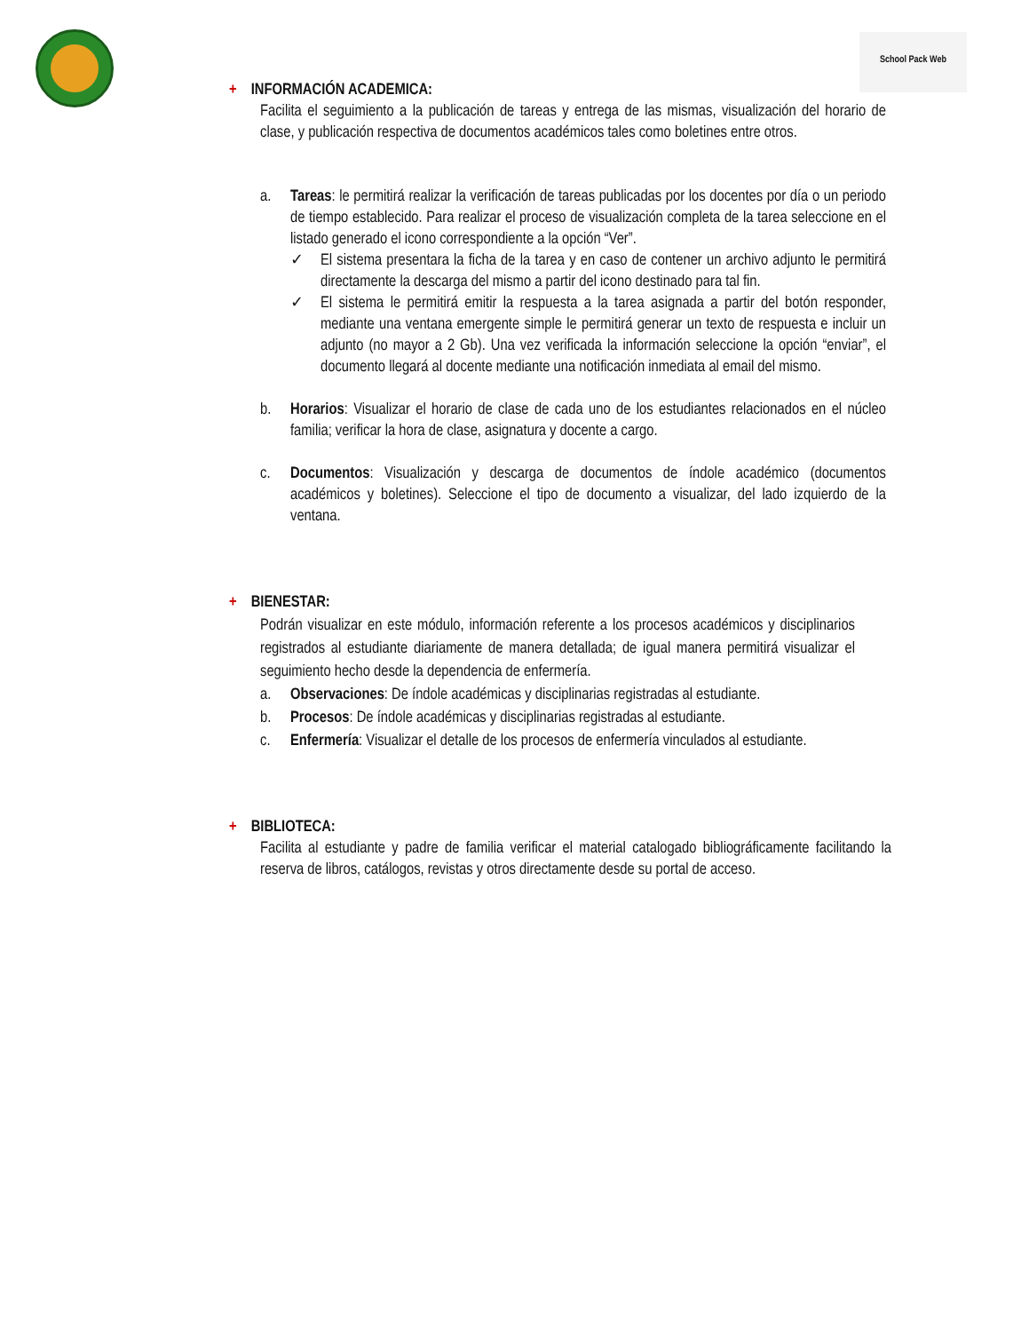School Pack Web
+ INFORMACIÓN ACADEMICA:
Facilita el seguimiento a la publicación de tareas y entrega de las mismas, visualización del horario de clase, y publicación respectiva de documentos académicos tales como boletines entre otros.
a. Tareas: le permitirá realizar la verificación de tareas publicadas por los docentes por día o un periodo de tiempo establecido. Para realizar el proceso de visualización completa de la tarea seleccione en el listado generado el icono correspondiente a la opción “Ver”.
✓ El sistema presentara la ficha de la tarea y en caso de contener un archivo adjunto le permitirá directamente la descarga del mismo a partir del icono destinado para tal fin.
✓ El sistema le permitirá emitir la respuesta a la tarea asignada a partir del botón responder, mediante una ventana emergente simple le permitirá generar un texto de respuesta e incluir un adjunto (no mayor a 2 Gb). Una vez verificada la información seleccione la opción “enviar”, el documento llegará al docente mediante una notificación inmediata al email del mismo.
b. Horarios: Visualizar el horario de clase de cada uno de los estudiantes relacionados en el núcleo familia; verificar la hora de clase, asignatura y docente a cargo.
c. Documentos: Visualización y descarga de documentos de índole académico (documentos académicos y boletines). Seleccione el tipo de documento a visualizar, del lado izquierdo de la ventana.
+ BIENESTAR:
Podrán visualizar en este módulo, información referente a los procesos académicos y disciplinarios registrados al estudiante diariamente de manera detallada; de igual manera permitirá visualizar el seguimiento hecho desde la dependencia de enfermería.
a. Observaciones: De índole académicas y disciplinarias registradas al estudiante.
b. Procesos: De índole académicas y disciplinarias registradas al estudiante.
c. Enfermería: Visualizar el detalle de los procesos de enfermería vinculados al estudiante.
+ BIBLIOTECA:
Facilita al estudiante y padre de familia verificar el material catalogado bibliográficamente facilitando la reserva de libros, catálogos, revistas y otros directamente desde su portal de acceso.